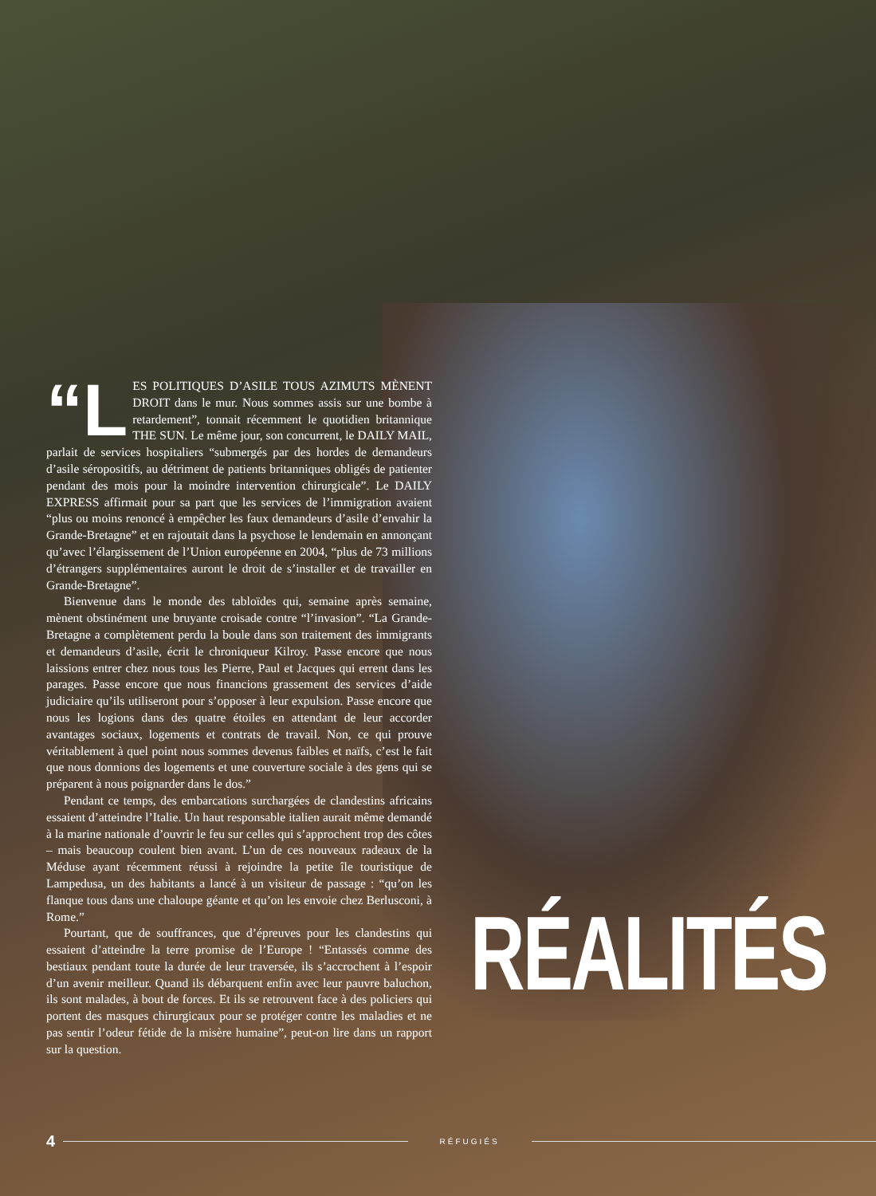“L ES POLITIQUES D’ASILE TOUS AZIMUTS MÈNENT DROIT dans le mur. Nous sommes assis sur une bombe à retardement”, tonnait récemment le quotidien britannique THE SUN. Le même jour, son concurrent, le DAILY MAIL, parlait de services hospitaliers “submergés par des hordes de demandeurs d’asile séropositifs, au détriment de patients britanniques obligés de patienter pendant des mois pour la moindre intervention chirurgicale”. Le DAILY EXPRESS affirmait pour sa part que les services de l’immigration avaient “plus ou moins renoncé à empêcher les faux demandeurs d’asile d’envahir la Grande-Bretagne” et en rajoutait dans la psychose le lendemain en annonçant qu’avec l’élargissement de l’Union européenne en 2004, “plus de 73 millions d’étrangers supplémentaires auront le droit de s’installer et de travailler en Grande-Bretagne”.
Bienvenue dans le monde des tabloïdes qui, semaine après semaine, mènent obstinément une bruyante croisade contre “l’invasion”. “La Grande-Bretagne a complètement perdu la boule dans son traitement des immigrants et demandeurs d’asile, écrit le chroniqueur Kilroy. Passe encore que nous laissions entrer chez nous tous les Pierre, Paul et Jacques qui errent dans les parages. Passe encore que nous financions grassement des services d’aide judiciaire qu’ils utiliseront pour s’opposer à leur expulsion. Passe encore que nous les logions dans des quatre étoiles en attendant de leur accorder avantages sociaux, logements et contrats de travail. Non, ce qui prouve véritablement à quel point nous sommes devenus faibles et naïfs, c’est le fait que nous donnions des logements et une couverture sociale à des gens qui se préparent à nous poignarder dans le dos.”
Pendant ce temps, des embarcations surchargées de clandestins africains essaient d’atteindre l’Italie. Un haut responsable italien aurait même demandé à la marine nationale d’ouvrir le feu sur celles qui s’approchent trop des côtes – mais beaucoup coulent bien avant. L’un de ces nouveaux radeaux de la Méduse ayant récemment réussi à rejoindre la petite île touristique de Lampedusa, un des habitants a lancé à un visiteur de passage : “qu’on les flanque tous dans une chaloupe géante et qu’on les envoie chez Berlusconi, à Rome.”
Pourtant, que de souffrances, que d’épreuves pour les clandestins qui essaient d’atteindre la terre promise de l’Europe ! “Entassés comme des bestiaux pendant toute la durée de leur traversée, ils s’accrochent à l’espoir d’un avenir meilleur. Quand ils débarquent enfin avec leur pauvre baluchon, ils sont malades, à bout de forces. Et ils se retrouvent face à des policiers qui portent des masques chirurgicaux pour se protéger contre les maladies et ne pas sentir l’odeur fétide de la misère humaine”, peut-on lire dans un rapport sur la question.
RÉALITÉS
4 RÉFUGIÉS